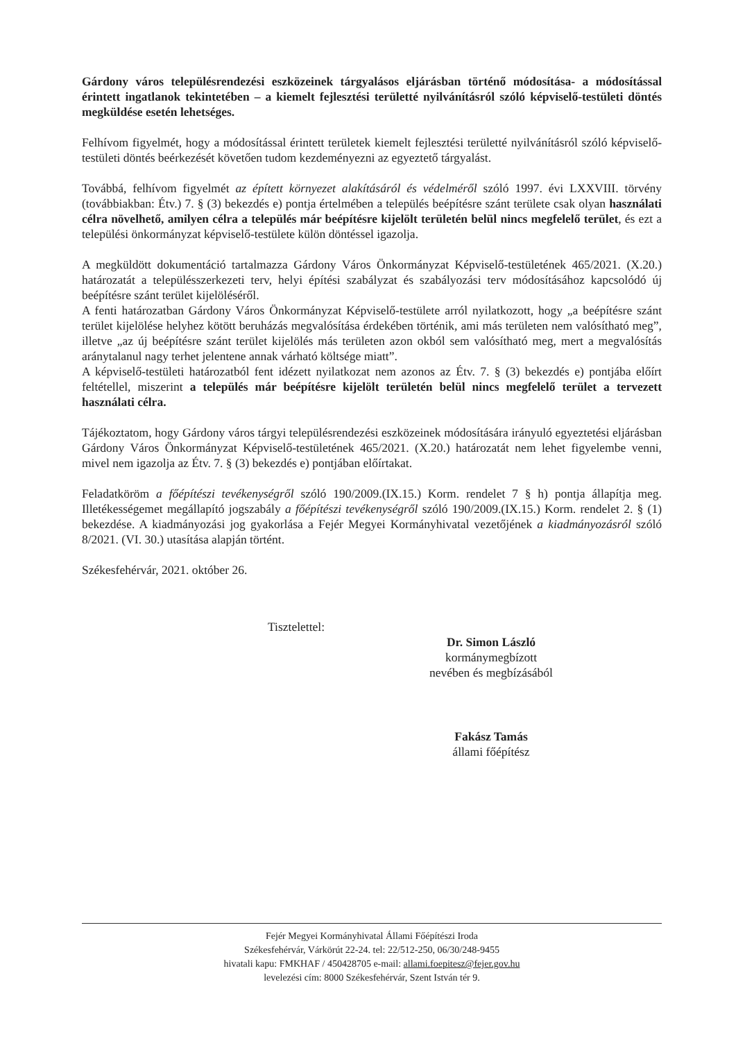Gárdony város településrendezési eszközeinek tárgyalásos eljárásban történő módosítása- a módosítással érintett ingatlanok tekintetében – a kiemelt fejlesztési területté nyilvánításról szóló képviselő-testületi döntés megküldése esetén lehetséges.
Felhívom figyelmét, hogy a módosítással érintett területek kiemelt fejlesztési területté nyilvánításról szóló képviselő-testületi döntés beérkezését követően tudom kezdeményezni az egyeztető tárgyalást.
Továbbá, felhívom figyelmét az épített környezet alakításáról és védelméről szóló 1997. évi LXXVIII. törvény (továbbiakban: Étv.) 7. § (3) bekezdés e) pontja értelmében a település beépítésre szánt területe csak olyan használati célra növelhető, amilyen célra a település már beépítésre kijelölt területén belül nincs megfelelő terület, és ezt a települési önkormányzat képviselő-testülete külön döntéssel igazolja.
A megküldött dokumentáció tartalmazza Gárdony Város Önkormányzat Képviselő-testületének 465/2021. (X.20.) határozatát a településszerkezeti terv, helyi építési szabályzat és szabályozási terv módosításához kapcsolódó új beépítésre szánt terület kijelöléséről.
A fenti határozatban Gárdony Város Önkormányzat Képviselő-testülete arról nyilatkozott, hogy „a beépítésre szánt terület kijelölése helyhez kötött beruházás megvalósítása érdekében történik, ami más területen nem valósítható meg”, illetve „az új beépítésre szánt terület kijelölés más területen azon okból sem valósítható meg, mert a megvalósítás aránytalanul nagy terhet jelentene annak várható költsége miatt”.
A képviselő-testületi határozatból fent idézett nyilatkozat nem azonos az Étv. 7. § (3) bekezdés e) pontjába előírt feltétellel, miszerint a település már beépítésre kijelölt területén belül nincs megfelelő terület a tervezett használati célra.
Tájékoztatom, hogy Gárdony város tárgyi településrendezési eszközeinek módosítására irányuló egyeztetési eljárásban Gárdony Város Önkormányzat Képviselő-testületének 465/2021. (X.20.) határozatát nem lehet figyelembe venni, mivel nem igazolja az Étv. 7. § (3) bekezdés e) pontjában előírtakat.
Feladatköröm a főépítészi tevékenységről szóló 190/2009.(IX.15.) Korm. rendelet 7 § h) pontja állapítja meg. Illetékességemet megállapító jogszabály a főépítészi tevékenységről szóló 190/2009.(IX.15.) Korm. rendelet 2. § (1) bekezdése. A kiadmányozási jog gyakorlása a Fejér Megyei Kormányhivatal vezetőjének a kiadmányozásról szóló 8/2021. (VI. 30.) utasítása alapján történt.
Székesfehérvár, 2021. október 26.
Tisztelettel:
Dr. Simon László
kormánymegbízott
nevében és megbízásából
Fakász Tamás
állami főépítész
Fejér Megyei Kormányhivatal Állami Főépítészi Iroda
Székesfehérvár, Várkörút 22-24. tel: 22/512-250, 06/30/248-9455
hivatali kapu: FMKHAF / 450428705 e-mail: allami.foepitesz@fejer.gov.hu
levelezési cím: 8000 Székesfehérvár, Szent István tér 9.